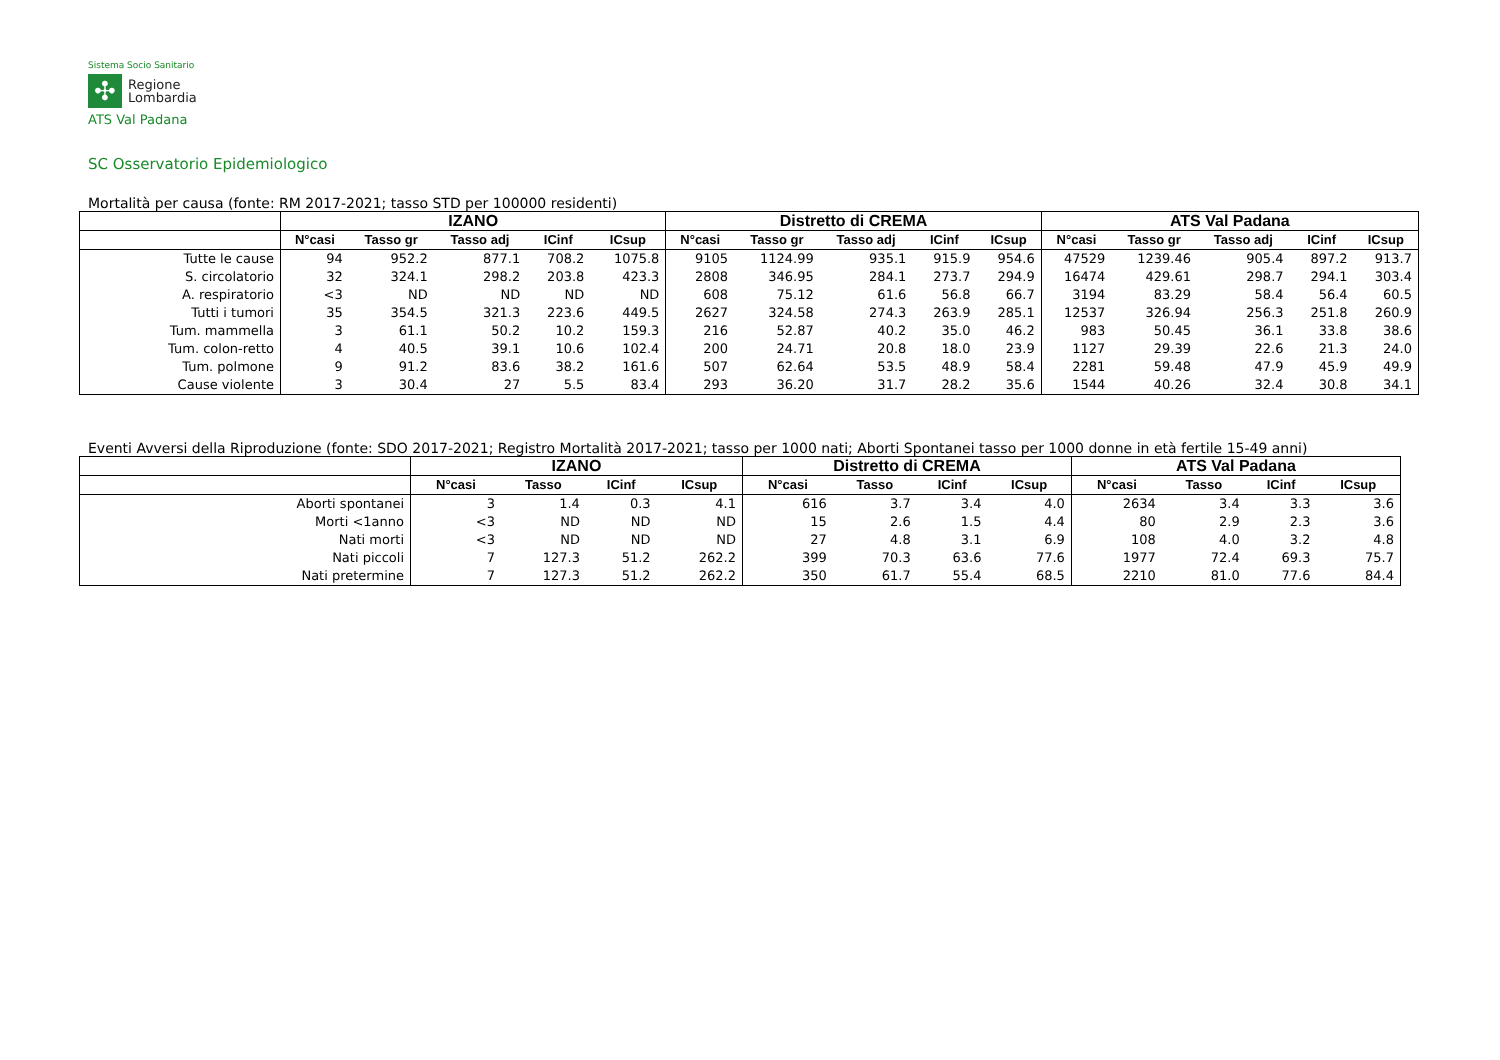Sistema Socio Sanitario
✣
Regione
Lombardia
ATS Val Padana
SC Osservatorio Epidemiologico
Mortalità per causa (fonte: RM 2017-2021; tasso STD per 100000 residenti)
| | IZANO | | | | | Distretto di CREMA | | | | | ATS Val Padana | | | | |
| --- | --- | --- | --- | --- | --- | --- | --- | --- | --- | --- | --- | --- | --- | --- | --- |
| | N°casi | Tasso gr | Tasso adj | ICinf | ICsup | N°casi | Tasso gr | Tasso adj | ICinf | ICsup | N°casi | Tasso gr | Tasso adj | ICinf | ICsup |
| Tutte le cause | 94 | 952.2 | 877.1 | 708.2 | 1075.8 | 9105 | 1124.99 | 935.1 | 915.9 | 954.6 | 47529 | 1239.46 | 905.4 | 897.2 | 913.7 |
| S. circolatorio | 32 | 324.1 | 298.2 | 203.8 | 423.3 | 2808 | 346.95 | 284.1 | 273.7 | 294.9 | 16474 | 429.61 | 298.7 | 294.1 | 303.4 |
| A. respiratorio | <3 | ND | ND | ND | ND | 608 | 75.12 | 61.6 | 56.8 | 66.7 | 3194 | 83.29 | 58.4 | 56.4 | 60.5 |
| Tutti i tumori | 35 | 354.5 | 321.3 | 223.6 | 449.5 | 2627 | 324.58 | 274.3 | 263.9 | 285.1 | 12537 | 326.94 | 256.3 | 251.8 | 260.9 |
| Tum. mammella | 3 | 61.1 | 50.2 | 10.2 | 159.3 | 216 | 52.87 | 40.2 | 35.0 | 46.2 | 983 | 50.45 | 36.1 | 33.8 | 38.6 |
| Tum. colon-retto | 4 | 40.5 | 39.1 | 10.6 | 102.4 | 200 | 24.71 | 20.8 | 18.0 | 23.9 | 1127 | 29.39 | 22.6 | 21.3 | 24.0 |
| Tum. polmone | 9 | 91.2 | 83.6 | 38.2 | 161.6 | 507 | 62.64 | 53.5 | 48.9 | 58.4 | 2281 | 59.48 | 47.9 | 45.9 | 49.9 |
| Cause violente | 3 | 30.4 | 27 | 5.5 | 83.4 | 293 | 36.20 | 31.7 | 28.2 | 35.6 | 1544 | 40.26 | 32.4 | 30.8 | 34.1 |
Eventi Avversi della Riproduzione (fonte: SDO 2017-2021; Registro Mortalità 2017-2021; tasso per 1000 nati; Aborti Spontanei tasso per 1000 donne in età fertile 15-49 anni)
| | IZANO | | | | Distretto di CREMA | | | | ATS Val Padana | | | |
| --- | --- | --- | --- | --- | --- | --- | --- | --- | --- | --- | --- | --- |
| | N°casi | Tasso | ICinf | ICsup | N°casi | Tasso | ICinf | ICsup | N°casi | Tasso | ICinf | ICsup |
| Aborti spontanei | 3 | 1.4 | 0.3 | 4.1 | 616 | 3.7 | 3.4 | 4.0 | 2634 | 3.4 | 3.3 | 3.6 |
| Morti <1anno | <3 | ND | ND | ND | 15 | 2.6 | 1.5 | 4.4 | 80 | 2.9 | 2.3 | 3.6 |
| Nati morti | <3 | ND | ND | ND | 27 | 4.8 | 3.1 | 6.9 | 108 | 4.0 | 3.2 | 4.8 |
| Nati piccoli | 7 | 127.3 | 51.2 | 262.2 | 399 | 70.3 | 63.6 | 77.6 | 1977 | 72.4 | 69.3 | 75.7 |
| Nati pretermine | 7 | 127.3 | 51.2 | 262.2 | 350 | 61.7 | 55.4 | 68.5 | 2210 | 81.0 | 77.6 | 84.4 |